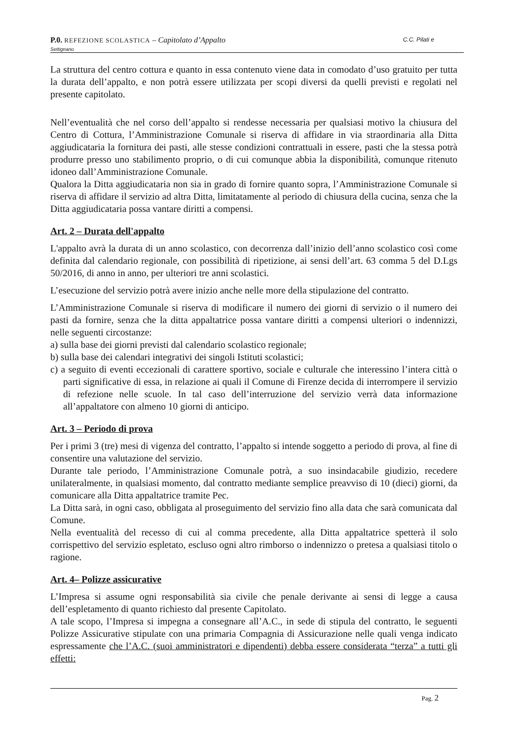C.C. Pilati e P.0. REFEZIONE SCOLASTICA – Capitolato d’Appalto
Settignano
La struttura del centro cottura e quanto in essa contenuto viene data in comodato d’uso gratuito per tutta la durata dell’appalto, e non potrà essere utilizzata per scopi diversi da quelli previsti e regolati nel presente capitolato.
Nell’eventualità che nel corso dell’appalto si rendesse necessaria per qualsiasi motivo la chiusura del Centro di Cottura, l’Amministrazione Comunale si riserva di affidare in via straordinaria alla Ditta aggiudicataria la fornitura dei pasti, alle stesse condizioni contrattuali in essere, pasti che la stessa potrà produrre presso uno stabilimento proprio, o di cui comunque abbia la disponibilità, comunque ritenuto idoneo dall’Amministrazione Comunale.
Qualora la Ditta aggiudicataria non sia in grado di fornire quanto sopra, l’Amministrazione Comunale si riserva di affidare il servizio ad altra Ditta, limitatamente al periodo di chiusura della cucina, senza che la Ditta aggiudicataria possa vantare diritti a compensi.
Art. 2 – Durata dell'appalto
L'appalto avrà la durata di un anno scolastico, con decorrenza dall’inizio dell’anno scolastico così come definita dal calendario regionale, con possibilità di ripetizione, ai sensi dell’art. 63 comma 5 del D.Lgs 50/2016, di anno in anno, per ulteriori tre anni scolastici.
L’esecuzione del servizio potrà avere inizio anche nelle more della stipulazione del contratto.
L’Amministrazione Comunale si riserva di modificare il numero dei giorni di servizio o il numero dei pasti da fornire, senza che la ditta appaltatrice possa vantare diritti a compensi ulteriori o indennizzi, nelle seguenti circostanze:
a) sulla base dei giorni previsti dal calendario scolastico regionale;
b) sulla base dei calendari integrativi dei singoli Istituti scolastici;
c) a seguito di eventi eccezionali di carattere sportivo, sociale e culturale che interessino l’intera città o parti significative di essa, in relazione ai quali il Comune di Firenze decida di interrompere il servizio di refezione nelle scuole. In tal caso dell’interruzione del servizio verrà data informazione all’appaltatore con almeno 10 giorni di anticipo.
Art. 3 – Periodo di prova
Per i primi 3 (tre) mesi di vigenza del contratto, l’appalto si intende soggetto a periodo di prova, al fine di consentire una valutazione del servizio.
Durante tale periodo, l’Amministrazione Comunale potrà, a suo insindacabile giudizio, recedere unilateralmente, in qualsiasi momento, dal contratto mediante semplice preavviso di 10 (dieci) giorni, da comunicare alla Ditta appaltatrice tramite Pec.
La Ditta sarà, in ogni caso, obbligata al proseguimento del servizio fino alla data che sarà comunicata dal Comune.
Nella eventualità del recesso di cui al comma precedente, alla Ditta appaltatrice spetterà il solo corrispettivo del servizio espletato, escluso ogni altro rimborso o indennizzo o pretesa a qualsiasi titolo o ragione.
Art. 4– Polizze assicurative
L’Impresa si assume ogni responsabilità sia civile che penale derivante ai sensi di legge a causa dell’espletamento di quanto richiesto dal presente Capitolato.
A tale scopo, l’Impresa si impegna a consegnare all’A.C., in sede di stipula del contratto, le seguenti Polizze Assicurative stipulate con una primaria Compagnia di Assicurazione nelle quali venga indicato espressamente che l’A.C. (suoi amministratori e dipendenti) debba essere considerata “terza” a tutti gli effetti:
Pag. 2